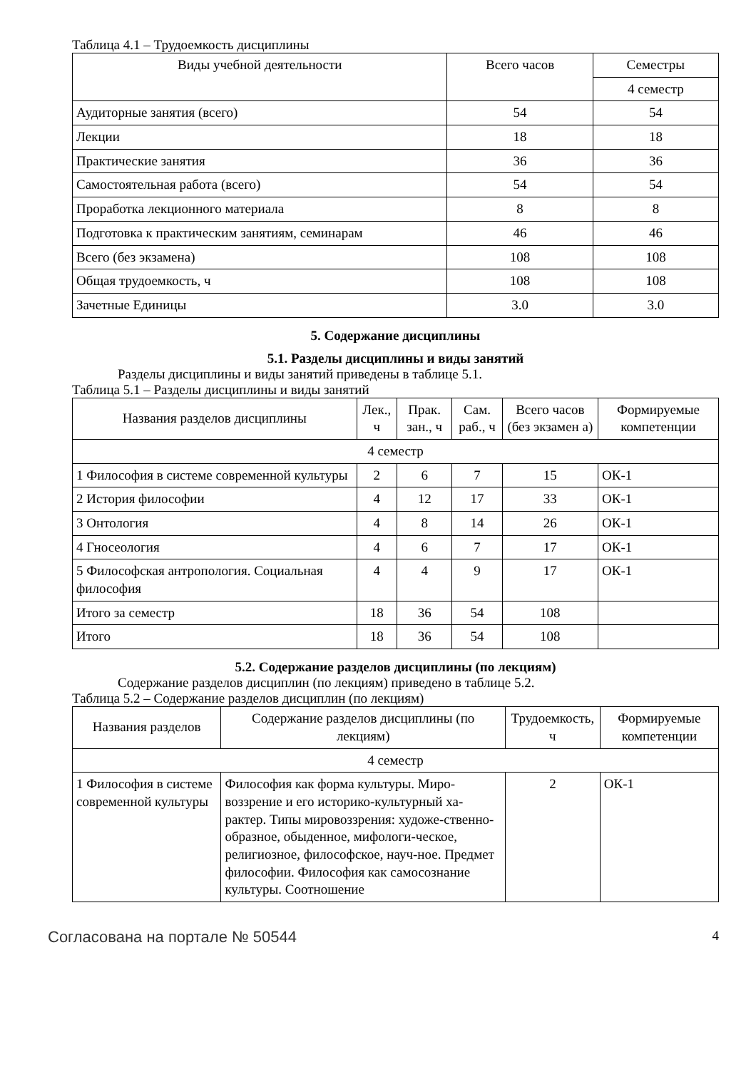Таблица 4.1 – Трудоемкость дисциплины
| Виды учебной деятельности | Всего часов | Семестры |
| --- | --- | --- |
| | | 4 семестр |
| Аудиторные занятия (всего) | 54 | 54 |
| Лекции | 18 | 18 |
| Практические занятия | 36 | 36 |
| Самостоятельная работа (всего) | 54 | 54 |
| Проработка лекционного материала | 8 | 8 |
| Подготовка к практическим занятиям, семинарам | 46 | 46 |
| Всего (без экзамена) | 108 | 108 |
| Общая трудоемкость, ч | 108 | 108 |
| Зачетные Единицы | 3.0 | 3.0 |
5. Содержание дисциплины
5.1. Разделы дисциплины и виды занятий
Разделы дисциплины и виды занятий приведены в таблице 5.1.
Таблица 5.1 – Разделы дисциплины и виды занятий
| Названия разделов дисциплины | Лек., ч | Прак. зан., ч | Сам. раб., ч | Всего часов (без экзамен а) | Формируемые компетенции |
| --- | --- | --- | --- | --- | --- |
| 4 семестр | | | | | |
| 1 Философия в системе современной культуры | 2 | 6 | 7 | 15 | ОК-1 |
| 2 История философии | 4 | 12 | 17 | 33 | ОК-1 |
| 3 Онтология | 4 | 8 | 14 | 26 | ОК-1 |
| 4 Гносеология | 4 | 6 | 7 | 17 | ОК-1 |
| 5 Философская антропология. Социальная философия | 4 | 4 | 9 | 17 | ОК-1 |
| Итого за семестр | 18 | 36 | 54 | 108 | |
| Итого | 18 | 36 | 54 | 108 | |
5.2. Содержание разделов дисциплины (по лекциям)
Содержание разделов дисциплин (по лекциям) приведено в таблице 5.2.
Таблица 5.2 – Содержание разделов дисциплин (по лекциям)
| Названия разделов | Содержание разделов дисциплины (по лекциям) | Трудоемкость, ч | Формируемые компетенции |
| --- | --- | --- | --- |
| 4 семестр | | | |
| 1 Философия в системе современной культуры | Философия как форма культуры. Миро-воззрение и его историко-культурный ха-рактер. Типы мировоззрения: художе-ственно-образное, обыденное, мифологи-ческое, религиозное, философское, науч-ное. Предмет философии. Философия как самосознание культуры. Соотношение | 2 | ОК-1 |
Согласована на портале № 50544 4